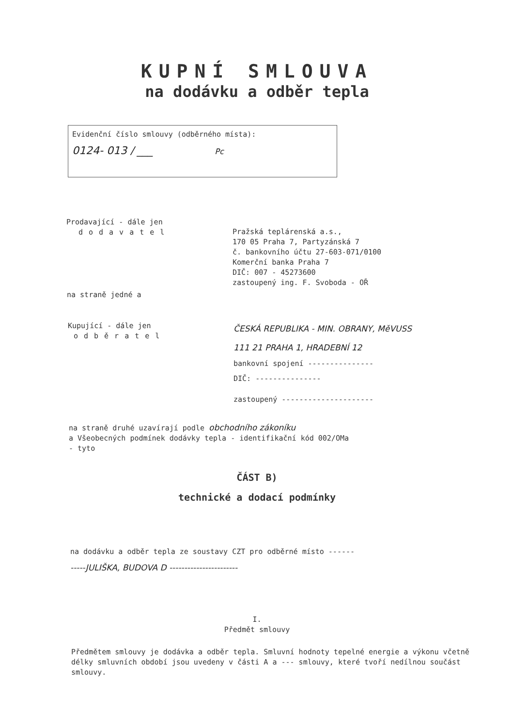KUPNÍ SMLOUVA
na dodávku a odběr tepla
Evidenční číslo smlouvy (odběrného místa):
0124- 013 / ___ Pc
Prodavající - dále jen
dodavatel
Pražská teplárenská a.s.,
170 05 Praha 7, Partyzánská 7
č. bankovního účtu 27-603-071/0100
Komerční banka Praha 7
DIČ: 007 - 45273600
zastoupený ing. F. Svoboda - OŘ
na straně jedné a
Kupující - dále jen
odběratel
ČESKÁ REPUBLIKA - MIN. OBRANY, MěVUSS
111 21 PRAHA 1, HRADEBNÍ 12
bankovní spojení ---------------
DIČ: ---------------
zastoupený ---------------------
na straně druhé uzavírají podle obchodního zákoníku
a Všeobecných podmínek dodávky tepla - identifikační kód 002/OMa
- tyto
ČÁST B)
technické a dodací podmínky
na dodávku a odběr tepla ze soustavy CZT pro odběrné místo ------
-----JULIŠKA, BUDOVA D -----------------------
I.
Předmět smlouvy
Předmětem smlouvy je dodávka a odběr tepla. Smluvní hodnoty tepelné energie a výkonu včetně délky smluvních období jsou uvedeny v části A a --- smlouvy, které tvoří nedílnou součást smlouvy.